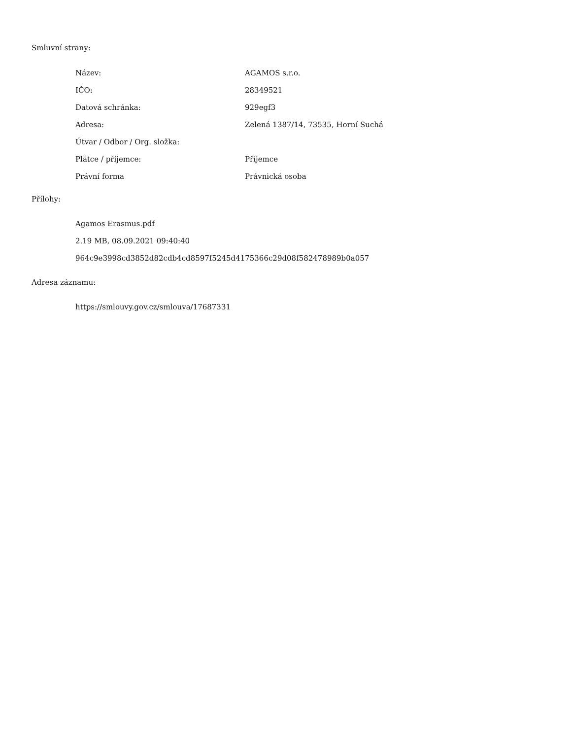Smluvní strany:
| Název: | AGAMOS s.r.o. |
| IČO: | 28349521 |
| Datová schránka: | 929egf3 |
| Adresa: | Zelená 1387/14, 73535, Horní Suchá |
| Útvar / Odbor / Org. složka: | |
| Plátce / příjemce: | Příjemce |
| Právní forma | Právnická osoba |
Přílohy:
Agamos Erasmus.pdf
2.19 MB, 08.09.2021 09:40:40
964c9e3998cd3852d82cdb4cd8597f5245d4175366c29d08f582478989b0a057
Adresa záznamu:
https://smlouvy.gov.cz/smlouva/17687331